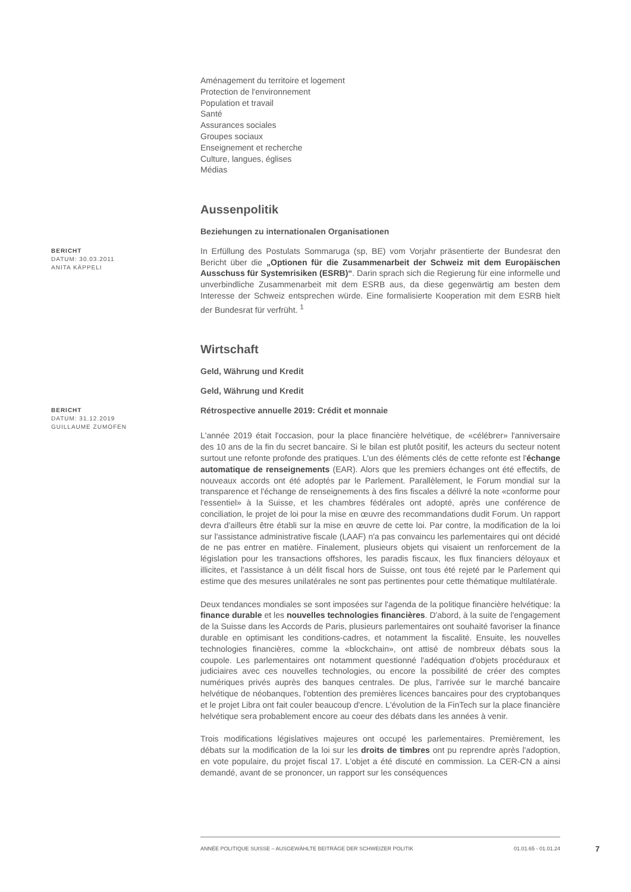Aménagement du territoire et logement
Protection de l'environnement
Population et travail
Santé
Assurances sociales
Groupes sociaux
Enseignement et recherche
Culture, langues, églises
Médias
Aussenpolitik
Beziehungen zu internationalen Organisationen
BERICHT
DATUM: 30.03.2011
ANITA KÄPPELI
In Erfüllung des Postulats Sommaruga (sp, BE) vom Vorjahr präsentierte der Bundesrat den Bericht über die „Optionen für die Zusammenarbeit der Schweiz mit dem Europäischen Ausschuss für Systemrisiken (ESRB)“. Darin sprach sich die Regierung für eine informelle und unverbindliche Zusammenarbeit mit dem ESRB aus, da diese gegenwärtig am besten dem Interesse der Schweiz entsprechen würde. Eine formalisierte Kooperation mit dem ESRB hielt der Bundesrat für verfrüht. <sup>1</sup>
Wirtschaft
Geld, Währung und Kredit
Geld, Währung und Kredit
BERICHT
DATUM: 31.12.2019
GUILLAUME ZUMOFEN
Rétrospective annuelle 2019: Crédit et monnaie
L'année 2019 était l'occasion, pour la place financière helvétique, de «célébrer» l'anniversaire des 10 ans de la fin du secret bancaire. Si le bilan est plutôt positif, les acteurs du secteur notent surtout une refonte profonde des pratiques. L'un des éléments clés de cette refonte est l'échange automatique de renseignements (EAR). Alors que les premiers échanges ont été effectifs, de nouveaux accords ont été adoptés par le Parlement. Parallèlement, le Forum mondial sur la transparence et l'échange de renseignements à des fins fiscales a délivré la note «conforme pour l'essentiel» à la Suisse, et les chambres fédérales ont adopté, après une conférence de conciliation, le projet de loi pour la mise en œuvre des recommandations dudit Forum. Un rapport devra d'ailleurs être établi sur la mise en œuvre de cette loi. Par contre, la modification de la loi sur l'assistance administrative fiscale (LAAF) n'a pas convaincu les parlementaires qui ont décidé de ne pas entrer en matière. Finalement, plusieurs objets qui visaient un renforcement de la législation pour les transactions offshores, les paradis fiscaux, les flux financiers déloyaux et illicites, et l'assistance à un délit fiscal hors de Suisse, ont tous été rejeté par le Parlement qui estime que des mesures unilatérales ne sont pas pertinentes pour cette thématique multilatérale.
Deux tendances mondiales se sont imposées sur l'agenda de la politique financière helvétique: la finance durable et les nouvelles technologies financières. D'abord, à la suite de l'engagement de la Suisse dans les Accords de Paris, plusieurs parlementaires ont souhaité favoriser la finance durable en optimisant les conditions-cadres, et notamment la fiscalité. Ensuite, les nouvelles technologies financières, comme la «blockchain», ont attisé de nombreux débats sous la coupole. Les parlementaires ont notamment questionné l'adéquation d'objets procéduraux et judiciaires avec ces nouvelles technologies, ou encore la possibilité de créer des comptes numériques privés auprès des banques centrales. De plus, l'arrivée sur le marché bancaire helvétique de néobanques, l'obtention des premières licences bancaires pour des cryptobanques et le projet Libra ont fait couler beaucoup d'encre. L'évolution de la FinTech sur la place financière helvétique sera probablement encore au coeur des débats dans les années à venir.
Trois modifications législatives majeures ont occupé les parlementaires. Premièrement, les débats sur la modification de la loi sur les droits de timbres ont pu reprendre après l'adoption, en vote populaire, du projet fiscal 17. L'objet a été discuté en commission. La CER-CN a ainsi demandé, avant de se prononcer, un rapport sur les conséquences
ANNÉE POLITIQUE SUISSE – AUSGEWÄHLTE BEITRÄGE DER SCHWEIZER POLITIK 01.01.65 - 01.01.24
7